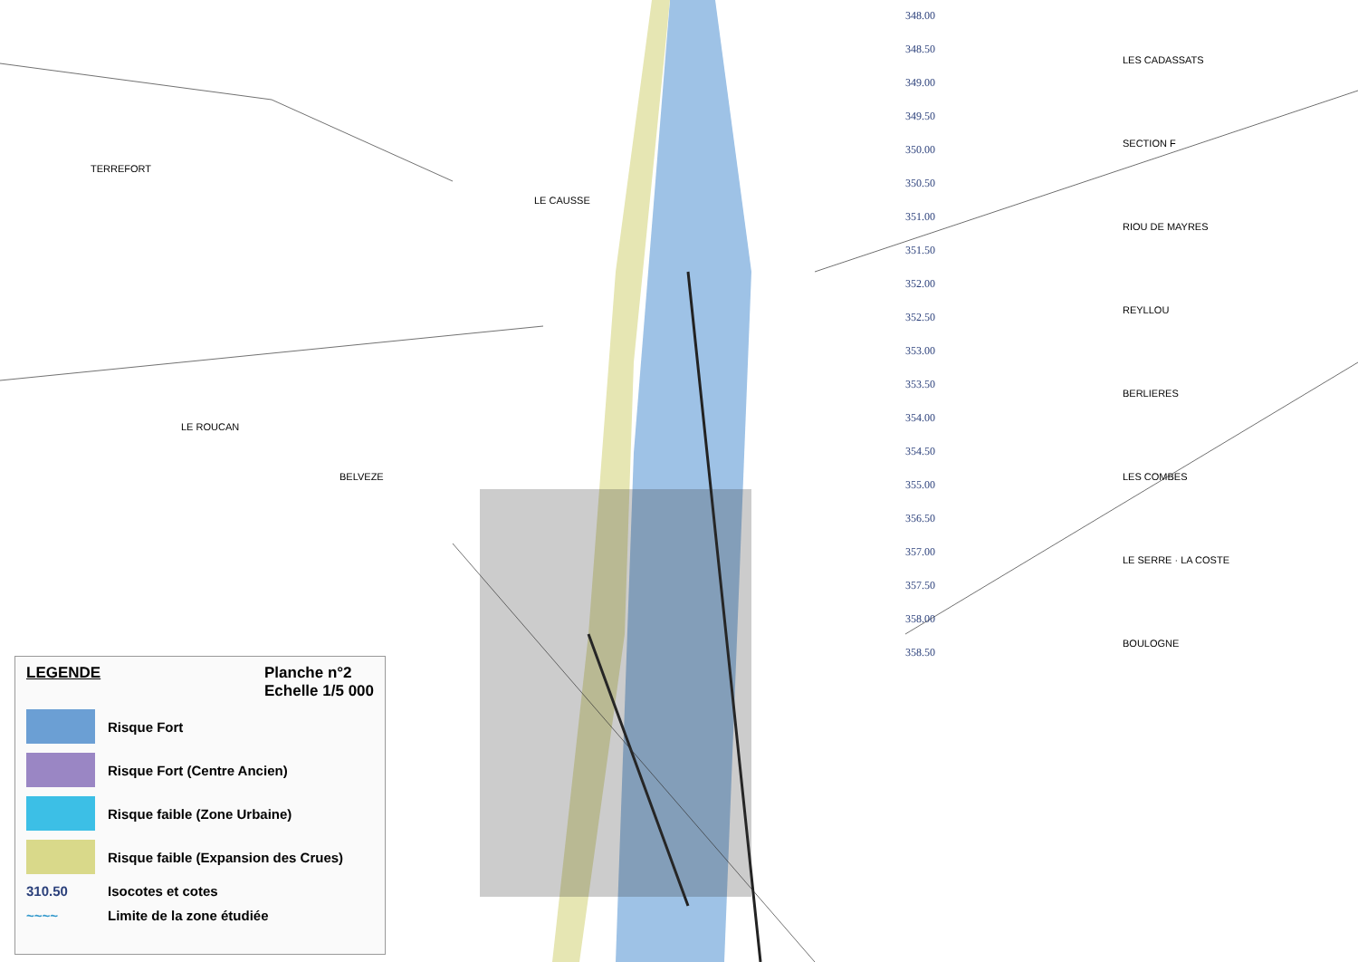LEGENDE Planche n°2
Echelle 1/5 000
Risque Fort
Risque Fort (Centre Ancien)
Risque faible (Zone Urbaine)
Risque faible (Expansion des Crues)
310.50 Isocotes et cotes
~~~~ Limite de la zone étudiée
348.00
348.50
349.00
349.50
350.00
350.50
351.00
351.50
352.00
352.50
353.00
353.50
354.00
354.50
355.00
356.50
357.00
357.50
358.00
358.50
LES CADASSATS
SECTION F
RIOU DE MAYRES
REYLLOU
BERLIERES
LES COMBES
LE SERRE · LA COSTE
BOULOGNE
TERREFORT
LE CAUSSE
LE ROUCAN
BELVEZE